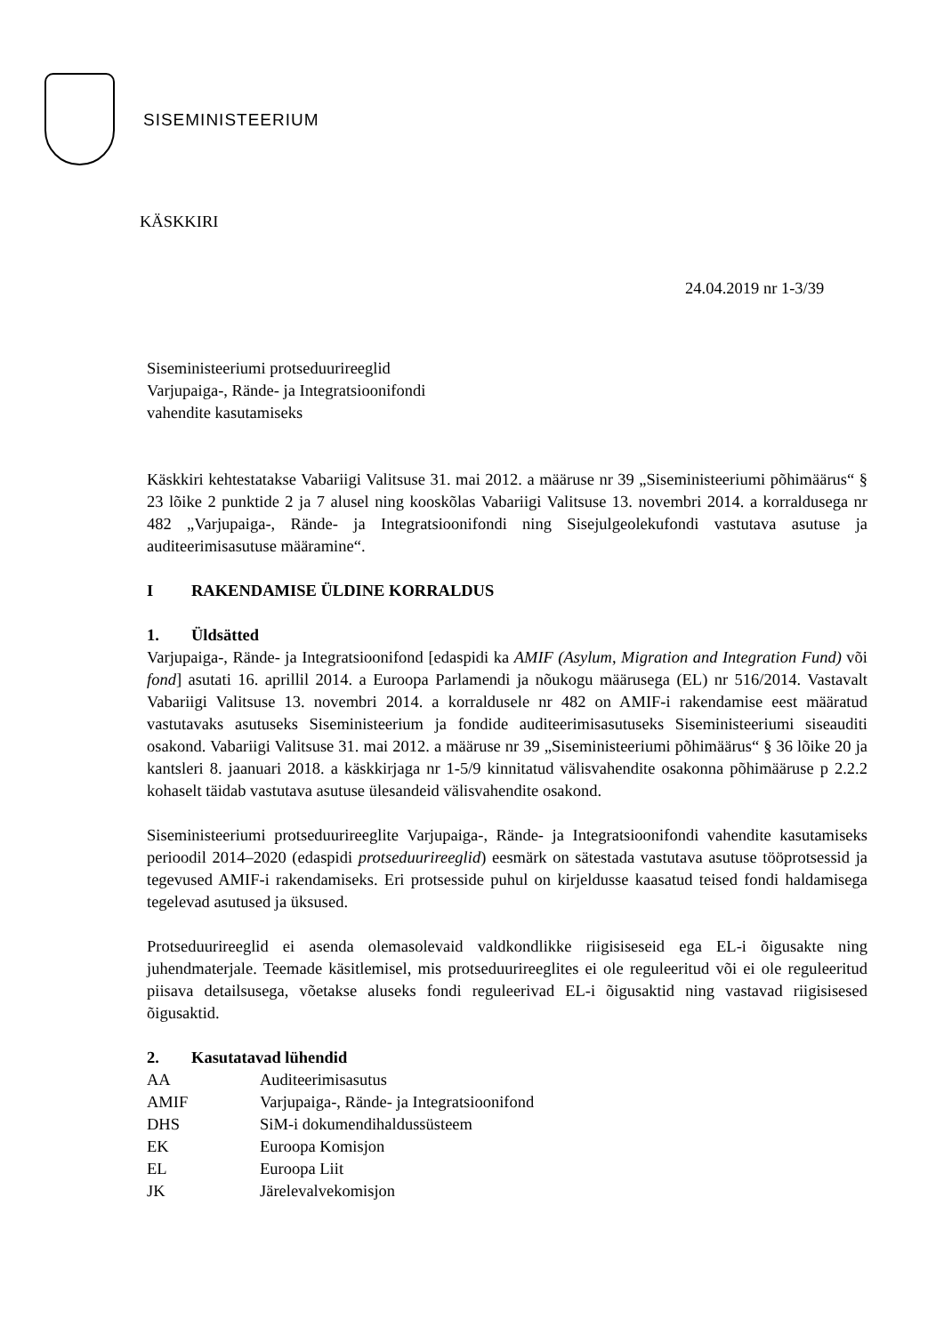SISEMINISTEERIUM
KÄSKKIRI
24.04.2019 nr 1-3/39
Siseministeeriumi protseduurireeglid
Varjupaiga-, Rände- ja Integratsioonifondi
vahendite kasutamiseks
Käskkiri kehtestatakse Vabariigi Valitsuse 31. mai 2012. a määruse nr 39 „Siseministeeriumi põhimäärus“ § 23 lõike 2 punktide 2 ja 7 alusel ning kooskõlas Vabariigi Valitsuse 13. novembri 2014. a korraldusega nr 482 „Varjupaiga-, Rände- ja Integratsioonifondi ning Sisejulgeolekufondi vastutava asutuse ja auditeerimisasutuse määramine“.
I RAKENDAMISE ÜLDINE KORRALDUS
1. Üldsätted
Varjupaiga-, Rände- ja Integratsioonifond [edaspidi ka AMIF (Asylum, Migration and Integration Fund) või fond] asutati 16. aprillil 2014. a Euroopa Parlamendi ja nõukogu määrusega (EL) nr 516/2014. Vastavalt Vabariigi Valitsuse 13. novembri 2014. a korraldusele nr 482 on AMIF-i rakendamise eest määratud vastutavaks asutuseks Siseministeerium ja fondide auditeerimisasutuseks Siseministeeriumi siseauditi osakond. Vabariigi Valitsuse 31. mai 2012. a määruse nr 39 „Siseministeeriumi põhimäärus“ § 36 lõike 20 ja kantsleri 8. jaanuari 2018. a käskkirjaga nr 1-5/9 kinnitatud välisvahendite osakonna põhimääruse p 2.2.2 kohaselt täidab vastutava asutuse ülesandeid välisvahendite osakond.
Siseministeeriumi protseduurireeglite Varjupaiga-, Rände- ja Integratsioonifondi vahendite kasutamiseks perioodil 2014–2020 (edaspidi protseduurireeglid) eesmärk on sätestada vastutava asutuse tööprotsessid ja tegevused AMIF-i rakendamiseks. Eri protsesside puhul on kirjeldusse kaasatud teised fondi haldamisega tegelevad asutused ja üksused.
Protseduurireeglid ei asenda olemasolevaid valdkondlikke riigisiseseid ega EL-i õigusakte ning juhendmaterjale. Teemade käsitlemisel, mis protseduurireeglites ei ole reguleeritud või ei ole reguleeritud piisava detailsusega, võetakse aluseks fondi reguleerivad EL-i õigusaktid ning vastavad riigisisesed õigusaktid.
2. Kasutatavad lühendid
| AA | Auditeerimisasutus |
| AMIF | Varjupaiga-, Rände- ja Integratsioonifond |
| DHS | SiM-i dokumendihaldussüsteem |
| EK | Euroopa Komisjon |
| EL | Euroopa Liit |
| JK | Järelevalvekomisjon |